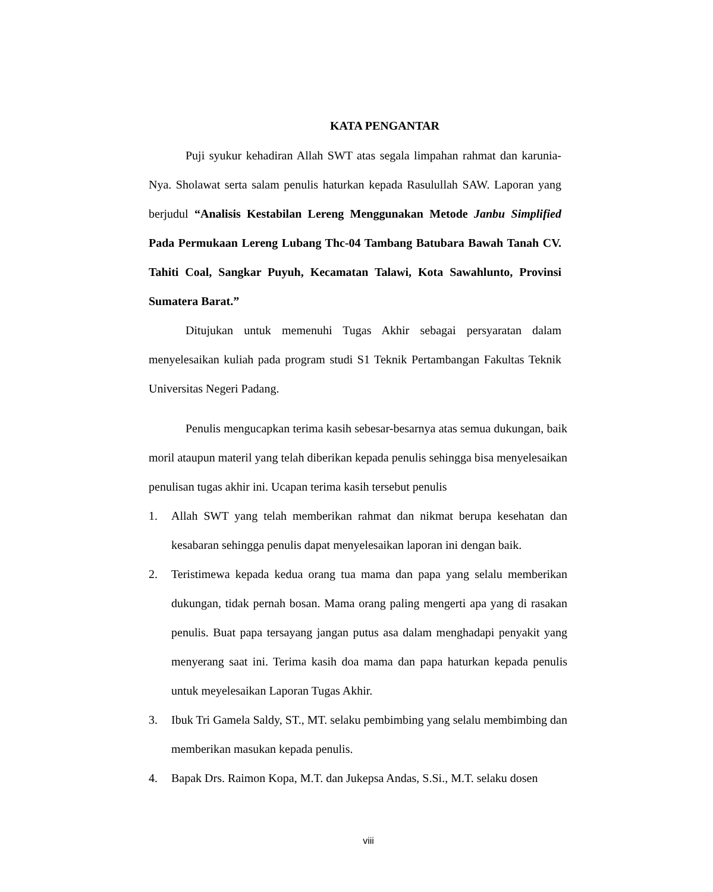KATA PENGANTAR
Puji syukur kehadiran Allah SWT atas segala limpahan rahmat dan karunia-Nya. Sholawat serta salam penulis haturkan kepada Rasulullah SAW. Laporan yang berjudul “Analisis Kestabilan Lereng Menggunakan Metode Janbu Simplified Pada Permukaan Lereng Lubang Thc-04 Tambang Batubara Bawah Tanah CV. Tahiti Coal, Sangkar Puyuh, Kecamatan Talawi, Kota Sawahlunto, Provinsi Sumatera Barat.”
Ditujukan untuk memenuhi Tugas Akhir sebagai persyaratan dalam menyelesaikan kuliah pada program studi S1 Teknik Pertambangan Fakultas Teknik Universitas Negeri Padang.
Penulis mengucapkan terima kasih sebesar-besarnya atas semua dukungan, baik moril ataupun materil yang telah diberikan kepada penulis sehingga bisa menyelesaikan penulisan tugas akhir ini. Ucapan terima kasih tersebut penulis
1. Allah SWT yang telah memberikan rahmat dan nikmat berupa kesehatan dan kesabaran sehingga penulis dapat menyelesaikan laporan ini dengan baik.
2. Teristimewa kepada kedua orang tua mama dan papa yang selalu memberikan dukungan, tidak pernah bosan. Mama orang paling mengerti apa yang di rasakan penulis. Buat papa tersayang jangan putus asa dalam menghadapi penyakit yang menyerang saat ini. Terima kasih doa mama dan papa haturkan kepada penulis untuk meyelesaikan Laporan Tugas Akhir.
3. Ibuk Tri Gamela Saldy, ST., MT. selaku pembimbing yang selalu membimbing dan memberikan masukan kepada penulis.
4. Bapak Drs. Raimon Kopa, M.T. dan Jukepsa Andas, S.Si., M.T. selaku dosen
viii